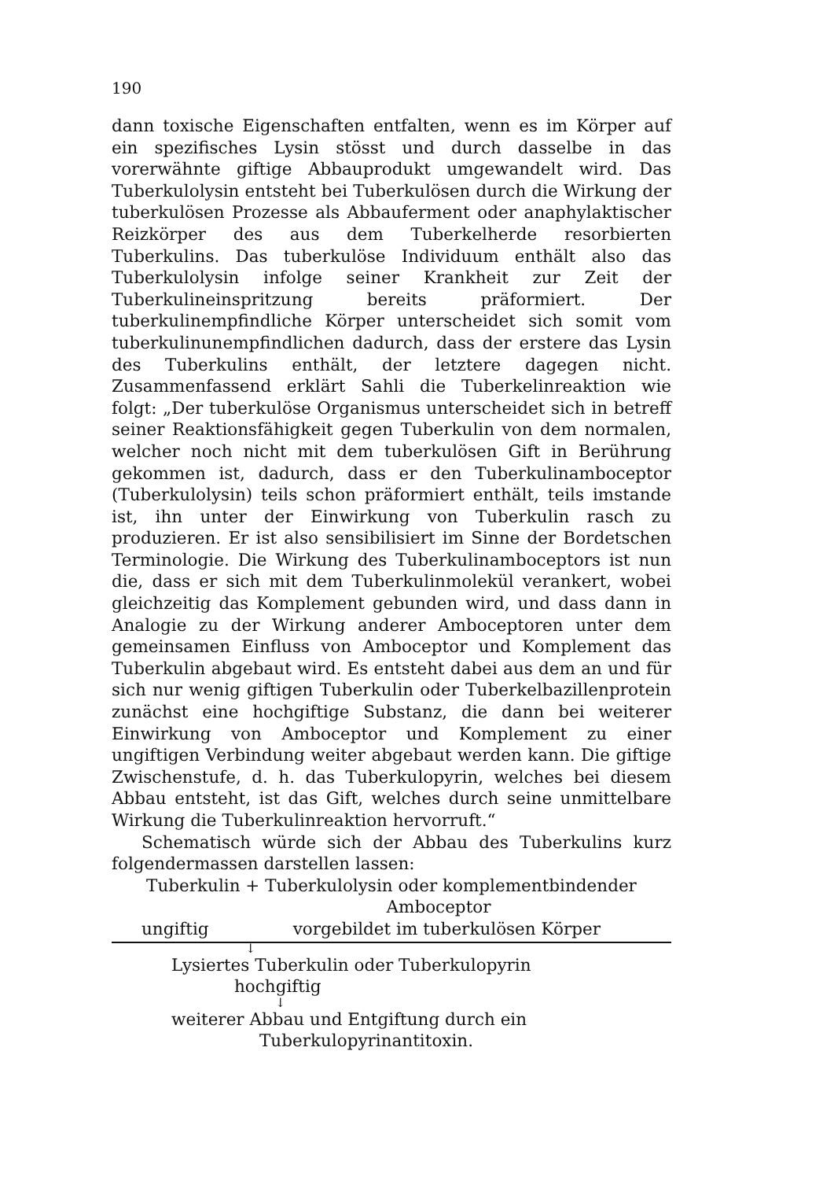190
dann toxische Eigenschaften entfalten, wenn es im Körper auf ein spezifisches Lysin stösst und durch dasselbe in das vorerwähnte giftige Abbauprodukt umgewandelt wird. Das Tuberkulolysin entsteht bei Tuberkulösen durch die Wirkung der tuberkulösen Prozesse als Abbauferment oder anaphylaktischer Reizkörper des aus dem Tuberkelherde resorbierten Tuberkulins. Das tuberkulöse Individuum enthält also das Tuberkulolysin infolge seiner Krankheit zur Zeit der Tuberkulineinspritzung bereits präformiert. Der tuberkulinempfindliche Körper unterscheidet sich somit vom tuberkulinunempfindlichen dadurch, dass der erstere das Lysin des Tuberkulins enthält, der letztere dagegen nicht. Zusammenfassend erklärt Sahli die Tuberkelinreaktion wie folgt: „Der tuberkulöse Organismus unterscheidet sich in betreff seiner Reaktionsfähigkeit gegen Tuberkulin von dem normalen, welcher noch nicht mit dem tuberkulösen Gift in Berührung gekommen ist, dadurch, dass er den Tuberkulinamboceptor (Tuberkulolysin) teils schon präformiert enthält, teils imstande ist, ihn unter der Einwirkung von Tuberkulin rasch zu produzieren. Er ist also sensibilisiert im Sinne der Bordetschen Terminologie. Die Wirkung des Tuberkulinamboceptors ist nun die, dass er sich mit dem Tuberkulinmolekül verankert, wobei gleichzeitig das Komplement gebunden wird, und dass dann in Analogie zu der Wirkung anderer Amboceptoren unter dem gemeinsamen Einfluss von Amboceptor und Komplement das Tuberkulin abgebaut wird. Es entsteht dabei aus dem an und für sich nur wenig giftigen Tuberkulin oder Tuberkelbazillenprotein zunächst eine hochgiftige Substanz, die dann bei weiterer Einwirkung von Amboceptor und Komplement zu einer ungiftigen Verbindung weiter abgebaut werden kann. Die giftige Zwischenstufe, d. h. das Tuberkulopyrin, welches bei diesem Abbau entsteht, ist das Gift, welches durch seine unmittelbare Wirkung die Tuberkulinreaktion hervorruft.“
Schematisch würde sich der Abbau des Tuberkulins kurz folgendermassen darstellen lassen:
Tuberkulin + Tuberkulolysin oder komplementbindender
Amboceptor
ungiftig vorgebildet im tuberkulösen Körper
↓
Lysiertes Tuberkulin oder Tuberkulopyrin
hochgiftig
↓
weiterer Abbau und Entgiftung durch ein
Tuberkulopyrinantitoxin.